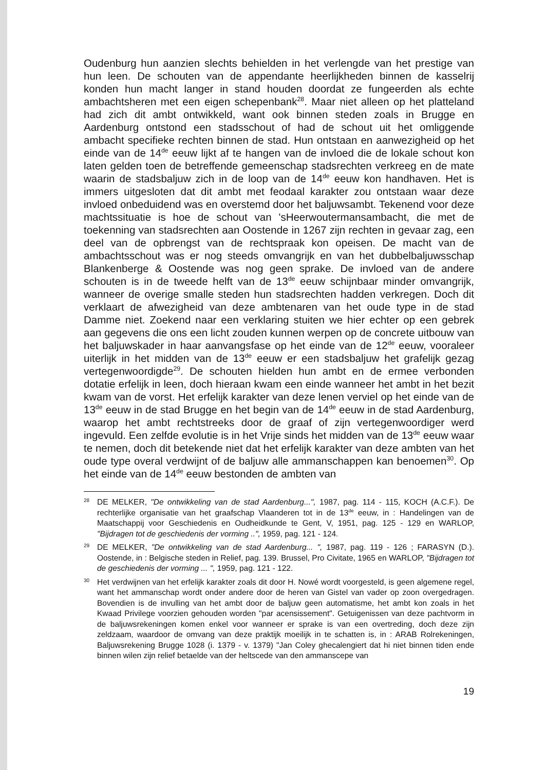Oudenburg hun aanzien slechts behielden in het verlengde van het prestige van hun leen. De schouten van de appendante heerlijkheden binnen de kasselrij konden hun macht langer in stand houden doordat ze fungeerden als echte ambachtsheren met een eigen schepenbank<sup>28</sup>. Maar niet alleen op het platteland had zich dit ambt ontwikkeld, want ook binnen steden zoals in Brugge en Aardenburg ontstond een stadsschout of had de schout uit het omliggende ambacht specifieke rechten binnen de stad. Hun ontstaan en aanwezigheid op het einde van de 14<sup>de</sup> eeuw lijkt af te hangen van de invloed die de lokale schout kon laten gelden toen de betreffende gemeenschap stadsrechten verkreeg en de mate waarin de stadsbaljuw zich in de loop van de 14<sup>de</sup> eeuw kon handhaven. Het is immers uitgesloten dat dit ambt met feodaal karakter zou ontstaan waar deze invloed onbeduidend was en overstemd door het baljuwsambt. Tekenend voor deze machtssituatie is hoe de schout van 'sHeerwoutermansambacht, die met de toekenning van stadsrechten aan Oostende in 1267 zijn rechten in gevaar zag, een deel van de opbrengst van de rechtspraak kon opeisen. De macht van de ambachtsschout was er nog steeds omvangrijk en van het dubbelbaljuwsschap Blankenberge & Oostende was nog geen sprake. De invloed van de andere schouten is in de tweede helft van de 13<sup>de</sup> eeuw schijnbaar minder omvangrijk, wanneer de overige smalle steden hun stadsrechten hadden verkregen. Doch dit verklaart de afwezigheid van deze ambtenaren van het oude type in de stad Damme niet. Zoekend naar een verklaring stuiten we hier echter op een gebrek aan gegevens die ons een licht zouden kunnen werpen op de concrete uitbouw van het baljuwskader in haar aanvangsfase op het einde van de 12<sup>de</sup> eeuw, vooraleer uiterlijk in het midden van de 13<sup>de</sup> eeuw er een stadsbaljuw het grafelijk gezag vertegenwoordigde<sup>29</sup>. De schouten hielden hun ambt en de ermee verbonden dotatie erfelijk in leen, doch hieraan kwam een einde wanneer het ambt in het bezit kwam van de vorst. Het erfelijk karakter van deze lenen verviel op het einde van de 13<sup>de</sup> eeuw in de stad Brugge en het begin van de 14<sup>de</sup> eeuw in de stad Aardenburg, waarop het ambt rechtstreeks door de graaf of zijn vertegenwoordiger werd ingevuld. Een zelfde evolutie is in het Vrije sinds het midden van de 13<sup>de</sup> eeuw waar te nemen, doch dit betekende niet dat het erfelijk karakter van deze ambten van het oude type overal verdwijnt of de baljuw alle ammanschappen kan benoemen<sup>30</sup>. Op het einde van de 14<sup>de</sup> eeuw bestonden de ambten van
28 DE MELKER, "De ontwikkeling van de stad Aardenburg...", 1987, pag. 114 - 115, KOCH (A.C.F.). De rechterlijke organisatie van het graafschap Vlaanderen tot in de 13<sup>de</sup> eeuw, in : Handelingen van de Maatschappij voor Geschiedenis en Oudheidkunde te Gent, V, 1951, pag. 125 - 129 en WARLOP, "Bijdragen tot de geschiedenis der vorming ..", 1959, pag. 121 - 124.
29 DE MELKER, "De ontwikkeling van de stad Aardenburg... ", 1987, pag. 119 - 126 ; FARASYN (D.). Oostende, in : Belgische steden in Relief, pag. 139. Brussel, Pro Civitate, 1965 en WARLOP, "Bijdragen tot de geschiedenis der vorming ... ", 1959, pag. 121 - 122.
30 Het verdwijnen van het erfelijk karakter zoals dit door H. Nowé wordt voorgesteld, is geen algemene regel, want het ammanschap wordt onder andere door de heren van Gistel van vader op zoon overgedragen. Bovendien is de invulling van het ambt door de baljuw geen automatisme, het ambt kon zoals in het Kwaad Privilege voorzien gehouden worden "par acensissement". Getuigenissen van deze pachtvorm in de baljuwsrekeningen komen enkel voor wanneer er sprake is van een overtreding, doch deze zijn zeldzaam, waardoor de omvang van deze praktijk moeilijk in te schatten is, in : ARAB Rolrekeningen, Baljuwsrekening Brugge 1028 (i. 1379 - v. 1379) "Jan Coley ghecalengiert dat hi niet binnen tiden ende binnen wilen zijn relief betaelde van der heltscede van den ammanscepe van
19